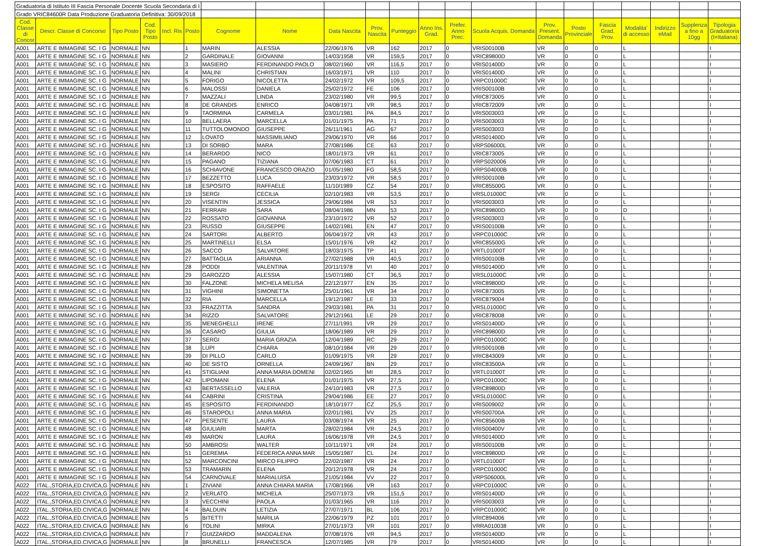| Graduatoria di Istituto III Fascia Personale Docente Scuola Secondaria di I | | | | | | | | | | | | | | | | | | | | |
| Grado VRIC84600R Data Produzione Graduatoria Definitiva: 30/09/2018 | | | | | | | | | | | | | | | | | | | | |
| Cod. Classe di Concor | Descr. Classe di Concorso | Tipo Posto | Cod. Tipo Posto | Incl. Ris | Posto | Cognome | Nome | Data Nascita | Prov. Nascita | Punteggio | Anno Ins. Grad. | Prefer. Anno Prec. | Scuola Acquis. Domanda | Prov. Present. Domanda | Posto Provinciale | Fascia Grad. Prov. | Modalita' di accesso | Indirizzo eMail | Supplenza a fino a 10gg | Tipologia Graduatoria (I=Italiana) |
| A001 | ARTE E IMMAGINE SC. I G | NORMALE | NN | | 1 | MARIN | ALESSIA | 22/06/1976 | VR | 162 | 2017 | 0 | VRIS00100B | VR | 0 | 0 | L | | | I |
| A001 | ARTE E IMMAGINE SC. I G | NORMALE | NN | | 2 | GARDINALE | GIOVANNI | 14/03/1958 | VR | 159,5 | 2017 | 0 | VRIC89800D | VR | 0 | 0 | L | | | I |
| A001 | ARTE E IMMAGINE SC. I G | NORMALE | NN | | 3 | MASIERO | FERDINANDO PAOLO | 08/02/1960 | VR | 116,5 | 2017 | 0 | VRIS01400D | VR | 0 | 0 | L | | | I |
| A001 | ARTE E IMMAGINE SC. I G | NORMALE | NN | | 4 | MALINI | CHRISTIAN | 16/03/1971 | VR | 110 | 2017 | 0 | VRIS01400D | VR | 0 | 0 | L | | | I |
| A001 | ARTE E IMMAGINE SC. I G | NORMALE | NN | | 5 | FORIGO | NICOLETTA | 24/02/1972 | VR | 109,5 | 2017 | 0 | VRPC01000C | VR | 0 | 0 | L | | | I |
| A001 | ARTE E IMMAGINE SC. I G | NORMALE | NN | | 6 | MALOSSI | DANIELA | 25/02/1972 | FE | 106 | 2017 | 0 | VRIS00100B | VR | 0 | 0 | L | | | I |
| A001 | ARTE E IMMAGINE SC. I G | NORMALE | NN | | 7 | MAZZALI | LINDA | 23/02/1980 | VR | 99,5 | 2017 | 0 | VRIC873005 | VR | 0 | 0 | L | | | I |
| A001 | ARTE E IMMAGINE SC. I G | NORMALE | NN | | 8 | DE GRANDIS | ENRICO | 04/08/1971 | VR | 98,5 | 2017 | 0 | VRIC872009 | VR | 0 | 0 | L | | | I |
| A001 | ARTE E IMMAGINE SC. I G | NORMALE | NN | | 9 | TAORMINA | CARMELA | 03/01/1981 | PA | 84,5 | 2017 | 0 | VRIS003003 | VR | 0 | 0 | L | | | I |
| A001 | ARTE E IMMAGINE SC. I G | NORMALE | NN | | 10 | BELLAERA | MARCELLA | 01/01/1975 | PA | 71 | 2017 | 0 | VRIS003003 | VR | 0 | 0 | L | | | I |
| A001 | ARTE E IMMAGINE SC. I G | NORMALE | NN | | 11 | TUTTOLOMONDO | GIUSEPPE | 26/11/1961 | AG | 67 | 2017 | 0 | VRIS003003 | VR | 0 | 0 | L | | | I |
| A001 | ARTE E IMMAGINE SC. I G | NORMALE | NN | | 12 | LOVATO | MASSIMILIANO | 29/06/1970 | VR | 66 | 2017 | 0 | VRIS01400D | VR | 0 | 0 | L | | | I |
| A001 | ARTE E IMMAGINE SC. I G | NORMALE | NN | | 13 | DI SORBO | MARA | 27/08/1986 | CE | 63 | 2017 | 0 | VRPS06000L | VR | 0 | 0 | L | | | I |
| A001 | ARTE E IMMAGINE SC. I G | NORMALE | NN | | 14 | BERARDO | NICO | 18/01/1973 | VR | 61 | 2017 | 0 | VRIC873005 | VR | 0 | 0 | L | | | I |
| A001 | ARTE E IMMAGINE SC. I G | NORMALE | NN | | 15 | PAGANO | TIZIANA | 07/06/1983 | CT | 61 | 2017 | 0 | VRPS020006 | VR | 0 | 0 | L | | | I |
| A001 | ARTE E IMMAGINE SC. I G | NORMALE | NN | | 16 | SCHIAVONE | FRANCESCO ORAZIO | 01/05/1980 | FG | 58,5 | 2017 | 0 | VRPS04000B | VR | 0 | 0 | L | | | I |
| A001 | ARTE E IMMAGINE SC. I G | NORMALE | NN | | 17 | BEZZETTO | LUCA | 23/03/1972 | VR | 58,5 | 2017 | 0 | VRIS00100B | VR | 0 | 0 | L | | | I |
| A001 | ARTE E IMMAGINE SC. I G | NORMALE | NN | | 18 | ESPOSITO | RAFFAELE | 11/10/1989 | CZ | 54 | 2017 | 0 | VRIC85500G | VR | 0 | 0 | L | | | I |
| A001 | ARTE E IMMAGINE SC. I G | NORMALE | NN | | 19 | SERGI | CECILIA | 02/10/1983 | VR | 53,5 | 2017 | 0 | VRSL01000C | VR | 0 | 0 | L | | | I |
| A001 | ARTE E IMMAGINE SC. I G | NORMALE | NN | | 20 | VISENTIN | JESSICA | 29/06/1984 | VR | 53 | 2017 | 0 | VRIS003003 | VR | 0 | 0 | L | | | I |
| A001 | ARTE E IMMAGINE SC. I G | NORMALE | NN | | 21 | FERRARI | SARA | 08/04/1986 | MN | 53 | 2017 | 0 | VRIC89800D | VR | 0 | 0 | D | | | I |
| A001 | ARTE E IMMAGINE SC. I G | NORMALE | NN | | 22 | ROSSATO | GIOVANNA | 23/10/1972 | VR | 52 | 2017 | 0 | VRIS003003 | VR | 0 | 0 | L | | | I |
| A001 | ARTE E IMMAGINE SC. I G | NORMALE | NN | | 23 | RUSSO | GIUSEPPE | 14/02/1981 | EN | 47 | 2017 | 0 | VRIS00100B | VR | 0 | 0 | L | | | I |
| A001 | ARTE E IMMAGINE SC. I G | NORMALE | NN | | 24 | SARTORI | ALBERTO | 06/04/1972 | VR | 43 | 2017 | 0 | VRPC01000C | VR | 0 | 0 | L | | | I |
| A001 | ARTE E IMMAGINE SC. I G | NORMALE | NN | | 25 | MARTINELLI | ELSA | 15/01/1976 | VR | 42 | 2017 | 0 | VRIC85500G | VR | 0 | 0 | L | | | I |
| A001 | ARTE E IMMAGINE SC. I G | NORMALE | NN | | 26 | SACCO | SALVATORE | 18/03/1975 | TP | 41 | 2017 | 0 | VRTL01000T | VR | 0 | 0 | L | | | I |
| A001 | ARTE E IMMAGINE SC. I G | NORMALE | NN | | 27 | BATTAGLIA | ARIANNA | 27/02/1988 | VR | 40,5 | 2017 | 0 | VRIS00100B | VR | 0 | 0 | L | | | I |
| A001 | ARTE E IMMAGINE SC. I G | NORMALE | NN | | 28 | PODDI | VALENTINA | 20/11/1978 | VI | 40 | 2017 | 0 | VRIS01400D | VR | 0 | 0 | L | | | I |
| A001 | ARTE E IMMAGINE SC. I G | NORMALE | NN | | 29 | GAROZZO | ALESSIA | 15/07/1980 | CT | 36,5 | 2017 | 0 | VRSL01000C | VR | 0 | 0 | L | | | I |
| A001 | ARTE E IMMAGINE SC. I G | NORMALE | NN | | 30 | FALZONE | MICHELA MELISA | 22/12/1977 | EN | 35 | 2017 | 0 | VRIC89800D | VR | 0 | 0 | L | | | I |
| A001 | ARTE E IMMAGINE SC. I G | NORMALE | NN | | 31 | VIGHINI | SIMONETTA | 25/01/1961 | VR | 34 | 2017 | 0 | VRIC873005 | VR | 0 | 0 | L | | | I |
| A001 | ARTE E IMMAGINE SC. I G | NORMALE | NN | | 32 | RIA | MARCELLA | 19/12/1987 | LE | 33 | 2017 | 0 | VRIC879004 | VR | 0 | 0 | L | | | I |
| A001 | ARTE E IMMAGINE SC. I G | NORMALE | NN | | 33 | FRAZZITTA | SANDRA | 29/03/1981 | PA | 31 | 2017 | 0 | VRSL01000C | VR | 0 | 0 | L | | | I |
| A001 | ARTE E IMMAGINE SC. I G | NORMALE | NN | | 34 | RIZZO | SALVATORE | 29/12/1961 | LE | 29 | 2017 | 0 | VRIC878008 | VR | 0 | 0 | L | | | I |
| A001 | ARTE E IMMAGINE SC. I G | NORMALE | NN | | 35 | MENEGHELLI | IRENE | 27/11/1991 | VR | 29 | 2017 | 0 | VRIS01400D | VR | 0 | 0 | L | | | I |
| A001 | ARTE E IMMAGINE SC. I G | NORMALE | NN | | 36 | CASARO | GIULIA | 18/06/1989 | VR | 29 | 2017 | 0 | VRIC89800D | VR | 0 | 0 | L | | | I |
| A001 | ARTE E IMMAGINE SC. I G | NORMALE | NN | | 37 | SERGI | MARIA GRAZIA | 12/04/1989 | RC | 29 | 2017 | 0 | VRPC01000C | VR | 0 | 0 | L | | | I |
| A001 | ARTE E IMMAGINE SC. I G | NORMALE | NN | | 38 | LUPI | CHIARA | 08/10/1984 | VR | 29 | 2017 | 0 | VRIS00100B | VR | 0 | 0 | L | | | I |
| A001 | ARTE E IMMAGINE SC. I G | NORMALE | NN | | 39 | DI PILLO | CARLO | 01/09/1975 | VR | 29 | 2017 | 0 | VRIC843009 | VR | 0 | 0 | L | | | I |
| A001 | ARTE E IMMAGINE SC. I G | NORMALE | NN | | 40 | DE SISTO | ORNELLA | 24/09/1967 | BN | 29 | 2017 | 0 | VRIC83500A | VR | 0 | 0 | L | | | I |
| A001 | ARTE E IMMAGINE SC. I G | NORMALE | NN | | 41 | STIGLIANI | ANNA MARIA DOMENI | 02/02/1965 | MI | 28,5 | 2017 | 0 | VRTL01000T | VR | 0 | 0 | L | | | I |
| A001 | ARTE E IMMAGINE SC. I G | NORMALE | NN | | 42 | LIPOMANI | ELENA | 01/01/1975 | VR | 27,5 | 2017 | 0 | VRPC01000C | VR | 0 | 0 | L | | | I |
| A001 | ARTE E IMMAGINE SC. I G | NORMALE | NN | | 43 | BERTASSELLO | VALERIA | 24/10/1983 | VR | 27,5 | 2017 | 0 | VRIC89800D | VR | 0 | 0 | L | | | I |
| A001 | ARTE E IMMAGINE SC. I G | NORMALE | NN | | 44 | CABRINI | CRISTINA | 29/04/1986 | EE | 27 | 2017 | 0 | VRSL01000C | VR | 0 | 0 | L | | | I |
| A001 | ARTE E IMMAGINE SC. I G | NORMALE | NN | | 45 | ESPOSITO | FERDINANDO | 18/10/1977 | CZ | 25,5 | 2017 | 0 | VRIS009002 | VR | 0 | 0 | L | | | I |
| A001 | ARTE E IMMAGINE SC. I G | NORMALE | NN | | 46 | STAROPOLI | ANNA MARIA | 02/01/1981 | VV | 25 | 2017 | 0 | VRIS00700A | VR | 0 | 0 | L | | | I |
| A001 | ARTE E IMMAGINE SC. I G | NORMALE | NN | | 47 | PESENTE | LAURA | 03/08/1974 | VR | 25 | 2017 | 0 | VRIC85600B | VR | 0 | 0 | L | | | I |
| A001 | ARTE E IMMAGINE SC. I G | NORMALE | NN | | 48 | GIULIARI | MARTA | 28/02/1984 | VR | 24,5 | 2017 | 0 | VRIS00400V | VR | 0 | 0 | L | | | I |
| A001 | ARTE E IMMAGINE SC. I G | NORMALE | NN | | 49 | MARON | LAURA | 16/06/1978 | VR | 24,5 | 2017 | 0 | VRIS01400D | VR | 0 | 0 | L | | | I |
| A001 | ARTE E IMMAGINE SC. I G | NORMALE | NN | | 50 | AMBROSI | WALTER | 10/11/1971 | VR | 24 | 2017 | 0 | VRIS00100B | VR | 0 | 0 | L | | | I |
| A001 | ARTE E IMMAGINE SC. I G | NORMALE | NN | | 51 | GEREMIA | FEDERICA ANNA MAR | 15/05/1987 | CL | 24 | 2017 | 0 | VRIC89800D | VR | 0 | 0 | L | | | I |
| A001 | ARTE E IMMAGINE SC. I G | NORMALE | NN | | 52 | MARCONCINI | MIRCO FILIPPO | 22/02/1987 | VR | 24 | 2017 | 0 | VRTL01000T | VR | 0 | 0 | L | | | I |
| A001 | ARTE E IMMAGINE SC. I G | NORMALE | NN | | 53 | TRAMARIN | ELENA | 20/12/1978 | VR | 24 | 2017 | 0 | VRPC01000C | VR | 0 | 0 | L | | | I |
| A001 | ARTE E IMMAGINE SC. I G | NORMALE | NN | | 54 | CARNOVALE | MARIALUISA | 21/05/1984 | VV | 22 | 2017 | 0 | VRPS06000L | VR | 0 | 0 | L | | | I |
| A022 | ITAL.,STORIA,ED.CIVICA,G | NORMALE | NN | | 1 | ZIVIANI | ANNA CHIARA MARIA | 17/08/1966 | VR | 163 | 2017 | 0 | VRPC01000C | VR | 0 | 0 | L | | | I |
| A022 | ITAL.,STORIA,ED.CIVICA,G | NORMALE | NN | | 2 | VERLATO | MICHELA | 25/07/1973 | VR | 151,5 | 2017 | 0 | VRIS01400D | VR | 0 | 0 | L | | | I |
| A022 | ITAL.,STORIA,ED.CIVICA,G | NORMALE | NN | | 3 | VECCHINI | PAOLA | 01/03/1965 | VR | 116 | 2017 | 0 | VRIS003003 | VR | 0 | 0 | L | | | I |
| A022 | ITAL.,STORIA,ED.CIVICA,G | NORMALE | NN | | 4 | BALDUIN | LETIZIA | 27/07/1971 | BL | 106 | 2017 | 0 | VRPC01000C | VR | 0 | 0 | L | | | I |
| A022 | ITAL.,STORIA,ED.CIVICA,G | NORMALE | NN | | 5 | BITETTI | MARILIA | 22/06/1979 | PZ | 101 | 2017 | 0 | VRIC894006 | VR | 0 | 0 | L | | | I |
| A022 | ITAL.,STORIA,ED.CIVICA,G | NORMALE | NN | | 6 | TOLINI | MIRKA | 27/01/1973 | VR | 101 | 2017 | 0 | VRRA010038 | VR | 0 | 0 | L | | | I |
| A022 | ITAL.,STORIA,ED.CIVICA,G | NORMALE | NN | | 7 | GUIZZARDO | MADDALENA | 07/08/1976 | VR | 94,5 | 2017 | 0 | VRIS01400D | VR | 0 | 0 | L | | | I |
| A022 | ITAL.,STORIA,ED.CIVICA,G | NORMALE | NN | | 8 | BRUNELLI | FRANCESCA | 12/07/1985 | VR | 79 | 2017 | 0 | VRIS01400D | VR | 0 | 0 | L | | | I |